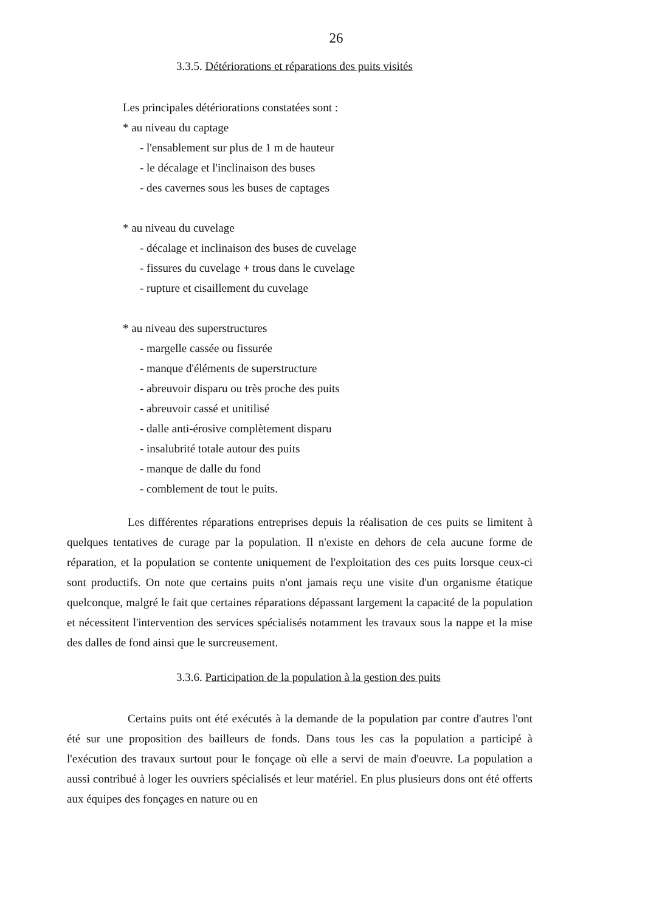26
3.3.5. Détériorations et réparations des puits visités
Les principales détériorations constatées sont :
* au niveau du captage
- l'ensablement sur plus de 1 m de hauteur
- le décalage et l'inclinaison des buses
- des cavernes sous les buses de captages
* au niveau du cuvelage
- décalage et inclinaison des buses de cuvelage
- fissures du cuvelage + trous dans le cuvelage
- rupture et cisaillement du cuvelage
* au niveau des superstructures
- margelle cassée ou fissurée
- manque d'éléments de superstructure
- abreuvoir disparu ou très proche des puits
- abreuvoir cassé et unitilisé
- dalle anti-érosive complètement disparu
- insalubrité totale autour des puits
- manque de dalle du fond
- comblement de tout le puits.
Les différentes réparations entreprises depuis la réalisation de ces puits se limitent à quelques tentatives de curage par la population. Il n'existe en dehors de cela aucune forme de réparation, et la population se contente uniquement de l'exploitation des ces puits lorsque ceux-ci sont productifs. On note que certains puits n'ont jamais reçu une visite d'un organisme étatique quelconque, malgré le fait que certaines réparations dépassant largement la capacité de la population et nécessitent l'intervention des services spécialisés notamment les travaux sous la nappe et la mise des dalles de fond ainsi que le surcreusement.
3.3.6. Participation de la population à la gestion des puits
Certains puits ont été exécutés à la demande de la population par contre d'autres l'ont été sur une proposition des bailleurs de fonds. Dans tous les cas la population a participé à l'exécution des travaux surtout pour le fonçage où elle a servi de main d'oeuvre. La population a aussi contribué à loger les ouvriers spécialisés et leur matériel. En plus plusieurs dons ont été offerts aux équipes des fonçages en nature ou en